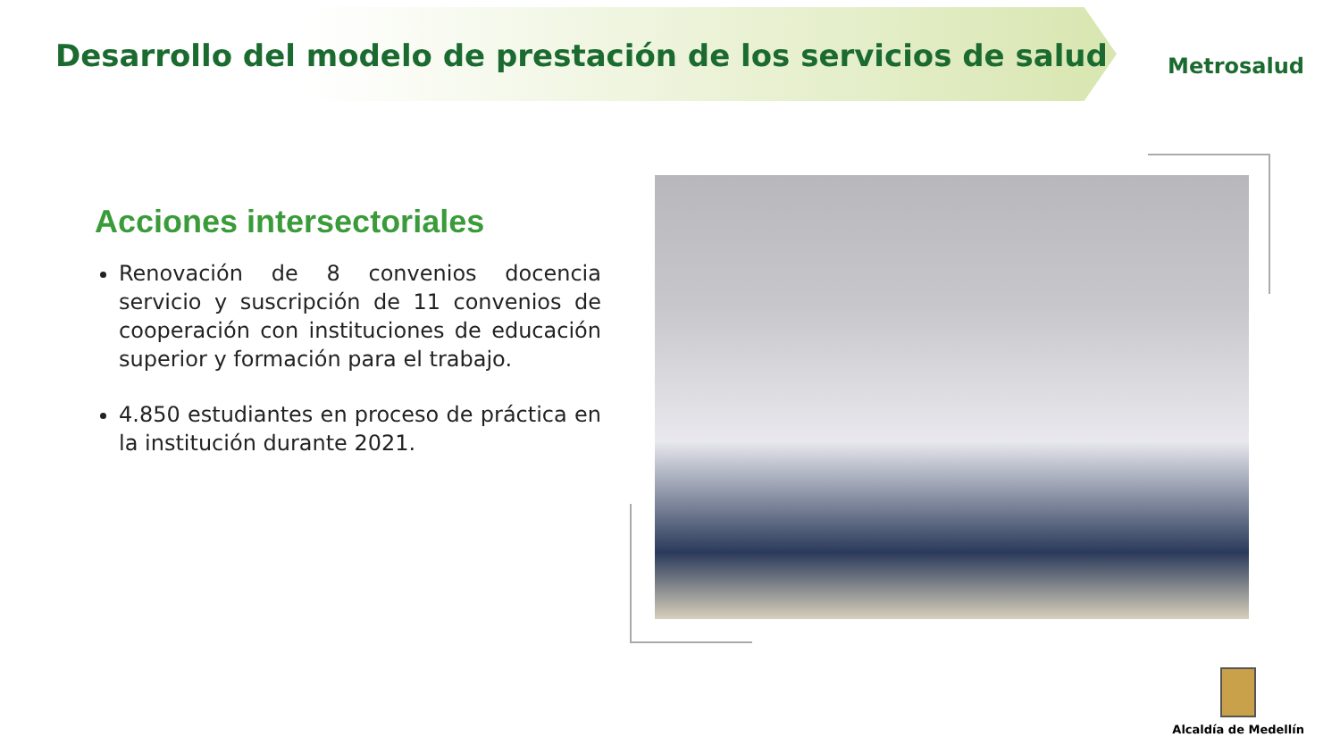Desarrollo del modelo de prestación de los servicios de salud
Metrosalud
Acciones intersectoriales
Renovación de 8 convenios docencia servicio y suscripción de 11 convenios de cooperación con instituciones de educación superior y formación para el trabajo.
4.850 estudiantes en proceso de práctica en la institución durante 2021.
Alcaldía de Medellín